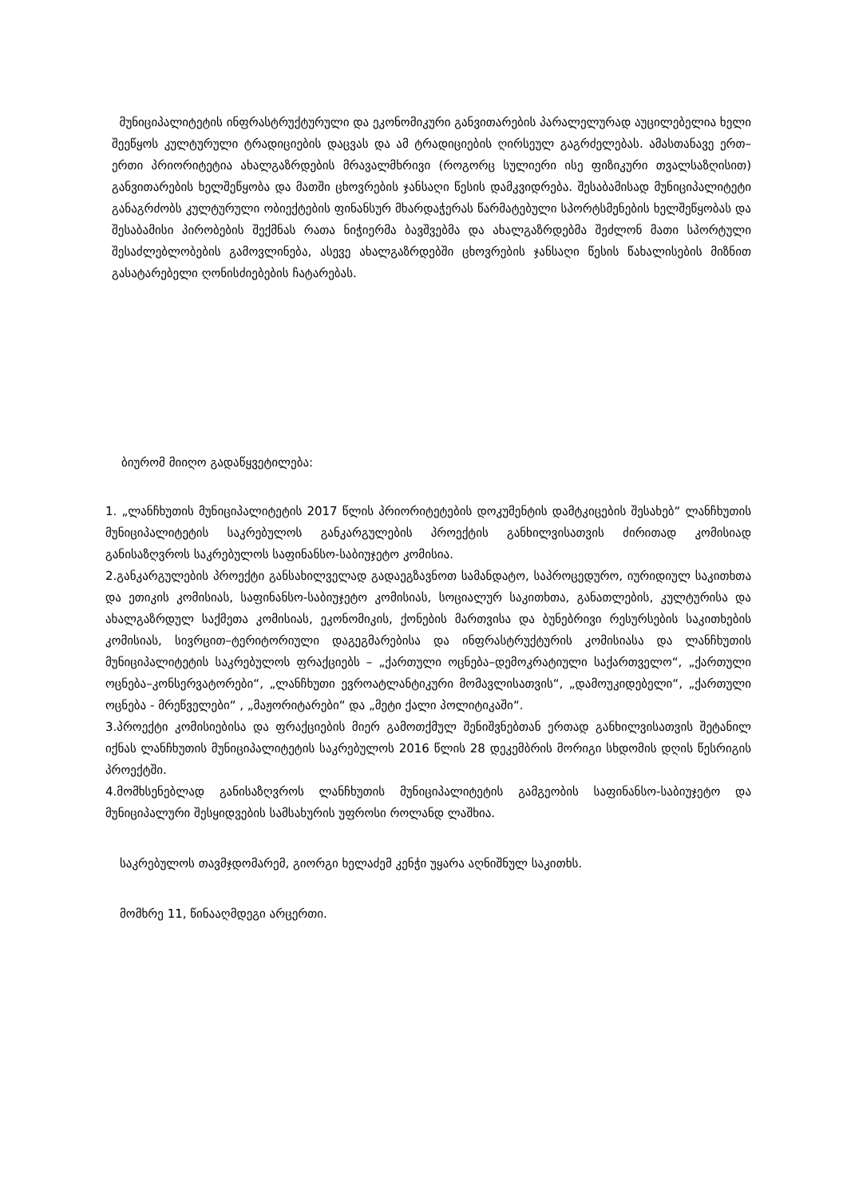მუნიციპალიტეტის ინფრასტრუქტურული და ეკონომიკური განვითარების პარალელურად აუცილებელია ხელი შეეწყოს კულტურული ტრადიციების დაცვას და ამ ტრადიციების ღირსეულ გაგრძელებას. ამასთანავე ერთ–ერთი პრიორიტეტია ახალგაზრდების მრავალმხრივი (როგორც სულიერი ისე ფიზიკური თვალსაზღისით) განვითარების ხელშეწყობა და მათში ცხოვრების ჯანსაღი წესის დამკვიდრება. შესაბამისად მუნიციპალიტეტი განაგრძობს კულტურული ობიექტების ფინანსურ მხარდაჭერას წარმატებული სპორტსმენების ხელშეწყობას და შესაბამისი პირობების შექმნას რათა ნიჭიერმა ბავშვებმა და ახალგაზრდებმა შეძლონ მათი სპორტული შესაძლებლობების გამოვლინება, ასევე ახალგაზრდებში ცხოვრების ჯანსაღი წესის წახალისების მიზნით გასატარებელი ღონისძიებების ჩატარებას.
ბიურომ მიიღო გადაწყვეტილება:
1. „ლანჩხუთის მუნიციპალიტეტის 2017 წლის პრიორიტეტების დოკუმენტის დამტკიცების შესახებ“ ლანჩხუთის მუნიციპალიტეტის საკრებულოს განკარგულების პროექტის განხილვისათვის ძირითად კომისიად განისაზღვროს საკრებულოს საფინანსო-საბიუჯეტო კომისია.
2.განკარგულების პროექტი განსახილველად გადაეგზავნოთ სამანდატო, საპროცედურო, იურიდიულ საკითხთა და ეთიკის კომისიას, საფინანსო-საბიუჯეტო კომისიას, სოციალურ საკითხთა, განათლების, კულტურისა და ახალგაზრდულ საქმეთა კომისიას, ეკონომიკის, ქონების მართვისა და ბუნებრივი რესურსების საკითხების კომისიას, სივრცით–ტერიტორიული დაგეგმარებისა და ინფრასტრუქტურის კომისიასა და ლანჩხუთის მუნიციპალიტეტის საკრებულოს ფრაქციებს – „ქართული ოცნება–დემოკრატიული საქართველო“, „ქართული ოცნება–კონსერვატორები“, „ლანჩხუთი ევროატლანტიკური მომავლისათვის“, „დამოუკიდებელი“, „ქართული ოცნება - მრეწველები“ , „მაჟორიტარები“ და „მეტი ქალი პოლიტიკაში“.
3.პროექტი კომისიებისა და ფრაქციების მიერ გამოთქმულ შენიშვნებთან ერთად განხილვისათვის შეტანილ იქნას ლანჩხუთის მუნიციპალიტეტის საკრებულოს 2016 წლის 28 დეკემბრის მორიგი სხდომის დღის წესრიგის პროექტში.
4.მომხსენებლად განისაზღვროს ლანჩხუთის მუნიციპალიტეტის გამგეობის საფინანსო-საბიუჯეტო და მუნიციპალური შესყიდვების სამსახურის უფროსი როლანდ ლაშხია.
საკრებულოს თავმჯდომარემ, გიორგი ხელაძემ კენჭი უყარა აღნიშნულ საკითხს.
მომხრე 11, წინააღმდეგი არცერთი.